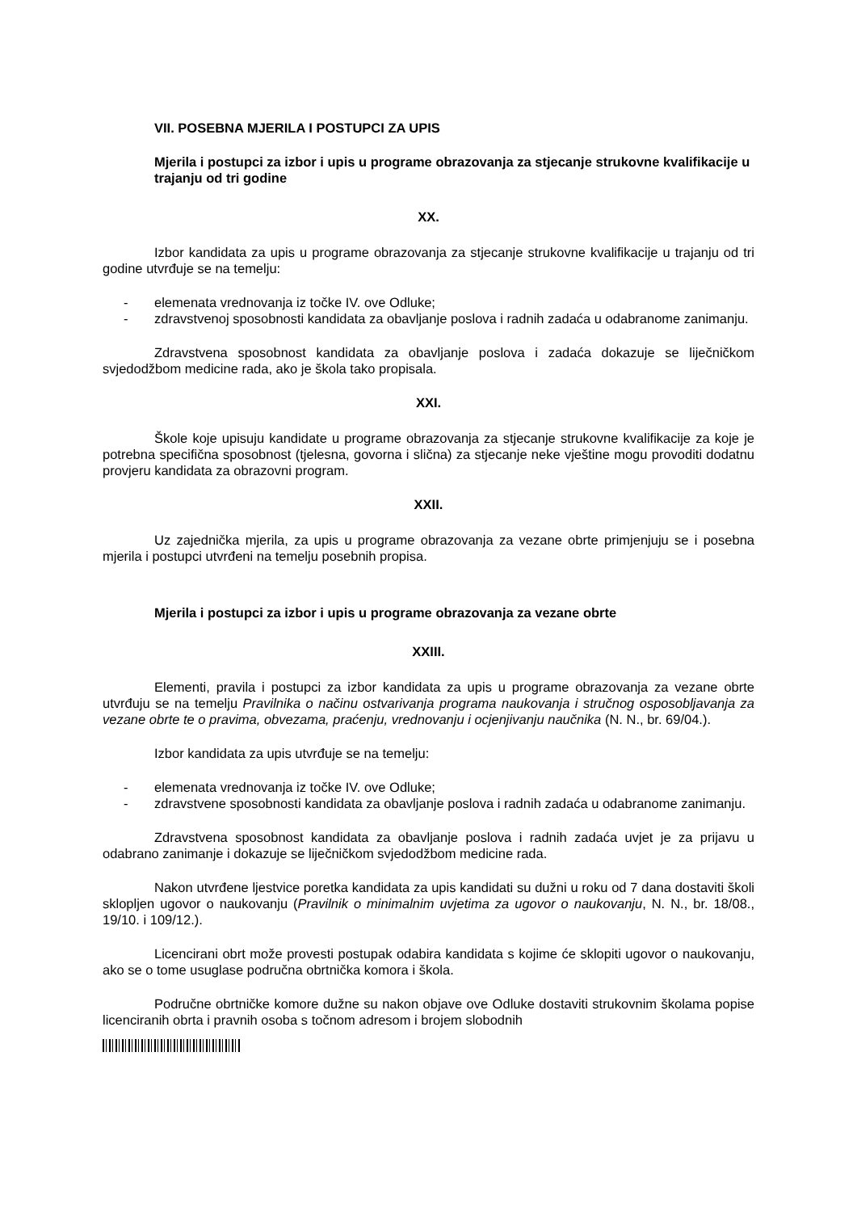VII. POSEBNA MJERILA I POSTUPCI ZA UPIS
Mjerila i postupci za izbor i upis u programe obrazovanja za stjecanje strukovne kvalifikacije u trajanju od tri godine
XX.
Izbor kandidata za upis u programe obrazovanja za stjecanje strukovne kvalifikacije u trajanju od tri godine utvrđuje se na temelju:
- elemenata vrednovanja iz točke IV. ove Odluke;
- zdravstvenoj sposobnosti kandidata za obavljanje poslova i radnih zadaća u odabranome zanimanju.
Zdravstvena sposobnost kandidata za obavljanje poslova i zadaća dokazuje se liječničkom svjedodžbom medicine rada, ako je škola tako propisala.
XXI.
Škole koje upisuju kandidate u programe obrazovanja za stjecanje strukovne kvalifikacije za koje je potrebna specifična sposobnost (tjelesna, govorna i slična) za stjecanje neke vještine mogu provoditi dodatnu provjeru kandidata za obrazovni program.
XXII.
Uz zajednička mjerila, za upis u programe obrazovanja za vezane obrte primjenjuju se i posebna mjerila i postupci utvrđeni na temelju posebnih propisa.
Mjerila i postupci za izbor i upis u programe obrazovanja za vezane obrte
XXIII.
Elementi, pravila i postupci za izbor kandidata za upis u programe obrazovanja za vezane obrte utvrđuju se na temelju Pravilnika o načinu ostvarivanja programa naukovanja i stručnog osposobljavanja za vezane obrte te o pravima, obvezama, praćenju, vrednovanju i ocjenjivanju naučnika (N. N., br. 69/04.).
Izbor kandidata za upis utvrđuje se na temelju:
- elemenata vrednovanja iz točke IV. ove Odluke;
- zdravstvene sposobnosti kandidata za obavljanje poslova i radnih zadaća u odabranome zanimanju.
Zdravstvena sposobnost kandidata za obavljanje poslova i radnih zadaća uvjet je za prijavu u odabrano zanimanje i dokazuje se liječničkom svjedodžbom medicine rada.
Nakon utvrđene ljestvice poretka kandidata za upis kandidati su dužni u roku od 7 dana dostaviti školi sklopljen ugovor o naukovanju (Pravilnik o minimalnim uvjetima za ugovor o naukovanju, N. N., br. 18/08., 19/10. i 109/12.).
Licencirani obrt može provesti postupak odabira kandidata s kojime će sklopiti ugovor o naukovanju, ako se o tome usuglase područna obrtnička komora i škola.
Područne obrtničke komore dužne su nakon objave ove Odluke dostaviti strukovnim školama popise licenciranih obrta i pravnih osoba s točnom adresom i brojem slobodnih